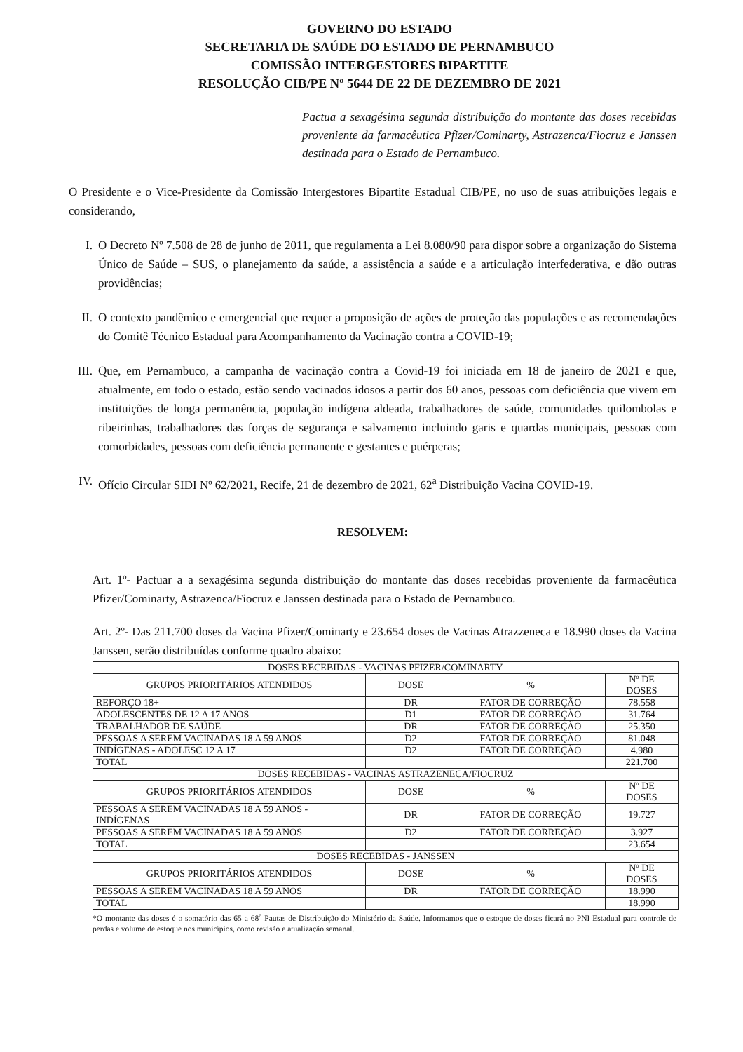GOVERNO DO ESTADO
SECRETARIA DE SAÚDE DO ESTADO DE PERNAMBUCO
COMISSÃO INTERGESTORES BIPARTITE
RESOLUÇÃO CIB/PE Nº 5644 DE 22 DE DEZEMBRO DE 2021
Pactua a sexagésima segunda distribuição do montante das doses recebidas proveniente da farmacêutica Pfizer/Cominarty, Astrazenca/Fiocruz e Janssen destinada para o Estado de Pernambuco.
O Presidente e o Vice-Presidente da Comissão Intergestores Bipartite Estadual CIB/PE, no uso de suas atribuições legais e considerando,
I. O Decreto Nº 7.508 de 28 de junho de 2011, que regulamenta a Lei 8.080/90 para dispor sobre a organização do Sistema Único de Saúde – SUS, o planejamento da saúde, a assistência a saúde e a articulação interfederativa, e dão outras providências;
II. O contexto pandêmico e emergencial que requer a proposição de ações de proteção das populações e as recomendações do Comitê Técnico Estadual para Acompanhamento da Vacinação contra a COVID-19;
III.
Que, em Pernambuco, a campanha de vacinação contra a Covid-19 foi iniciada em 18 de janeiro de 2021 e que, atualmente, em todo o estado, estão sendo vacinados idosos a partir dos 60 anos, pessoas com deficiência que vivem em instituições de longa permanência, população indígena aldeada, trabalhadores de saúde, comunidades quilombolas e ribeirinhas, trabalhadores das forças de segurança e salvamento incluindo garis e quardas municipais, pessoas com comorbidades, pessoas com deficiência permanente e gestantes e puérperas;
IV. Ofício Circular SIDI Nº 62/2021, Recife, 21 de dezembro de 2021, 62<sup>a</sup> Distribuição Vacina COVID-19.
RESOLVEM:
Art. 1º- Pactuar a a sexagésima segunda distribuição do montante das doses recebidas proveniente da farmacêutica Pfizer/Cominarty, Astrazenca/Fiocruz e Janssen destinada para o Estado de Pernambuco.
Art. 2º- Das 211.700 doses da Vacina Pfizer/Cominarty e 23.654 doses de Vacinas Atrazzeneca e 18.990 doses da Vacina Janssen, serão distribuídas conforme quadro abaixo:
| DOSES RECEBIDAS - VACINAS PFIZER/COMINARTY | | | |
| --- | --- | --- | --- |
| GRUPOS PRIORITÁRIOS ATENDIDOS | DOSE | % | Nº DE DOSES |
| REFORÇO 18+ | DR | FATOR DE CORREÇÃO | 78.558 |
| ADOLESCENTES DE 12 A 17 ANOS | D1 | FATOR DE CORREÇÃO | 31.764 |
| TRABALHADOR DE SAÚDE | DR | FATOR DE CORREÇÃO | 25.350 |
| PESSOAS A SEREM VACINADAS 18 A 59 ANOS | D2 | FATOR DE CORREÇÃO | 81.048 |
| INDÍGENAS - ADOLESC 12 A 17 | D2 | FATOR DE CORREÇÃO | 4.980 |
| TOTAL | | | 221.700 |
| DOSES RECEBIDAS - VACINAS ASTRAZENECA/FIOCRUZ | | | |
| GRUPOS PRIORITÁRIOS ATENDIDOS | DOSE | % | Nº DE DOSES |
| PESSOAS A SEREM VACINADAS 18 A 59 ANOS - INDÍGENAS | DR | FATOR DE CORREÇÃO | 19.727 |
| PESSOAS A SEREM VACINADAS 18 A 59 ANOS | D2 | FATOR DE CORREÇÃO | 3.927 |
| TOTAL | | | 23.654 |
| DOSES RECEBIDAS - JANSSEN | | | |
| GRUPOS PRIORITÁRIOS ATENDIDOS | DOSE | % | Nº DE DOSES |
| PESSOAS A SEREM VACINADAS 18 A 59 ANOS | DR | FATOR DE CORREÇÃO | 18.990 |
| TOTAL | | | 18.990 |
*O montante das doses é o somatório das 65 a 68<sup>a</sup> Pautas de Distribuição do Ministério da Saúde. Informamos que o estoque de doses ficará no PNI Estadual para controle de perdas e volume de estoque nos municípios, como revisão e atualização semanal.